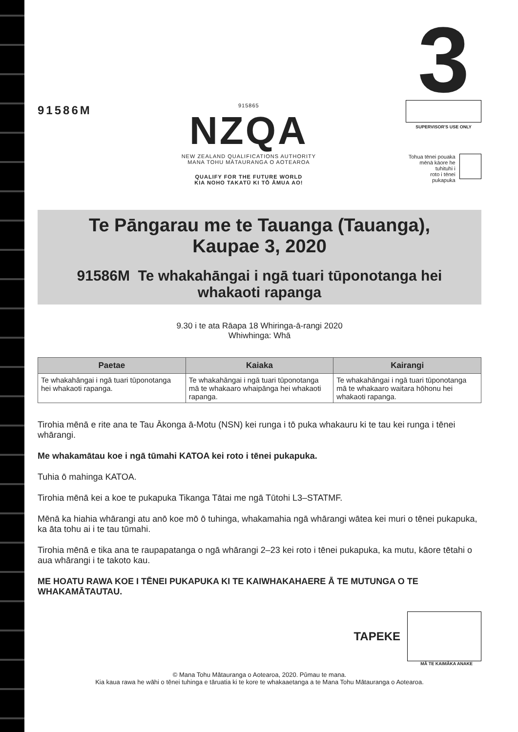91586M
915865
NZQA
NEW ZEALAND QUALIFICATIONS AUTHORITY
MANA TOHU MĀTAURANGA O AOTEAROA
QUALIFY FOR THE FUTURE WORLD
KIA NOHO TAKATŪ KI TŌ ĀMUA AO!
3
SUPERVISOR'S USE ONLY
Tohua tēnei pouaka
mēnā kāore he tuhituhi i
roto i tēnei pukapuka
Te Pāngarau me te Tauanga (Tauanga),
Kaupae 3, 2020
91586M Te whakahāngai i ngā tuari tūponotanga hei
whakaoti rapanga
9.30 i te ata Rāapa 18 Whiringa-ā-rangi 2020
Whiwhinga: Whā
| Paetae | Kaiaka | Kairangi |
| --- | --- | --- |
| Te whakahāngai i ngā tuari tūponotanga hei whakaoti rapanga. | Te whakahāngai i ngā tuari tūponotanga mā te whakaaro whaipānga hei whakaoti rapanga. | Te whakahāngai i ngā tuari tūponotanga mā te whakaaro waitara hōhonu hei whakaoti rapanga. |
Tirohia mēnā e rite ana te Tau Ākonga ā-Motu (NSN) kei runga i tō puka whakauru ki te tau kei runga i tēnei whārangi.
Me whakamātau koe i ngā tūmahi KATOA kei roto i tēnei pukapuka.
Tuhia ō mahinga KATOA.
Tirohia mēnā kei a koe te pukapuka Tikanga Tātai me ngā Tūtohi L3–STATMF.
Mēnā ka hiahia whārangi atu anō koe mō ō tuhinga, whakamahia ngā whārangi wātea kei muri o tēnei pukapuka, ka āta tohu ai i te tau tūmahi.
Tirohia mēnā e tika ana te raupapatanga o ngā whārangi 2–23 kei roto i tēnei pukapuka, ka mutu, kāore tētahi o aua whārangi i te takoto kau.
ME HOATU RAWA KOE I TĒNEI PUKAPUKA KI TE KAIWHAKAHAERE Ā TE MUTUNGA O TE WHAKAMĀTAUTAU.
TAPEKE
MĀ TE KAIMĀKA ANAKE
© Mana Tohu Mātauranga o Aotearoa, 2020. Pūmau te mana.
Kia kaua rawa he wāhi o tēnei tuhinga e tāruatia ki te kore te whakaaetanga a te Mana Tohu Mātauranga o Aotearoa.